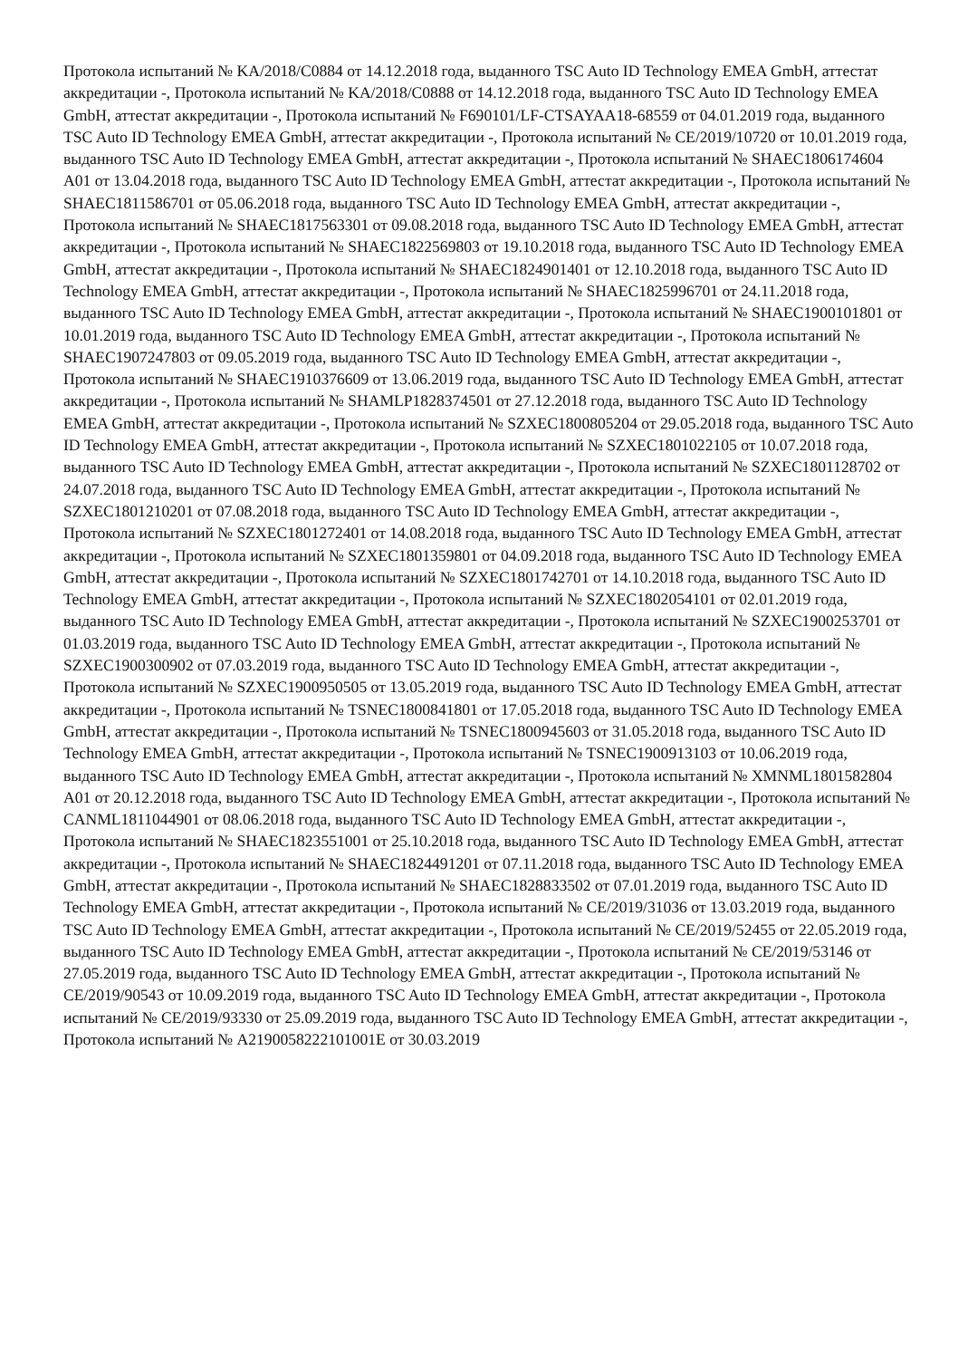Протокола испытаний № KA/2018/C0884 от 14.12.2018 года, выданного TSC Auto ID Technology EMEA GmbH, аттестат аккредитации -, Протокола испытаний № KA/2018/C0888 от 14.12.2018 года, выданного TSC Auto ID Technology EMEA GmbH, аттестат аккредитации -, Протокола испытаний № F690101/LF-CTSAYAA18-68559 от 04.01.2019 года, выданного TSC Auto ID Technology EMEA GmbH, аттестат аккредитации -, Протокола испытаний № CE/2019/10720 от 10.01.2019 года, выданного TSC Auto ID Technology EMEA GmbH, аттестат аккредитации -, Протокола испытаний № SHAEC1806174604 A01 от 13.04.2018 года, выданного TSC Auto ID Technology EMEA GmbH, аттестат аккредитации -, Протокола испытаний № SHAEC1811586701 от 05.06.2018 года, выданного TSC Auto ID Technology EMEA GmbH, аттестат аккредитации -, Протокола испытаний № SHAEC1817563301 от 09.08.2018 года, выданного TSC Auto ID Technology EMEA GmbH, аттестат аккредитации -, Протокола испытаний № SHAEC1822569803 от 19.10.2018 года, выданного TSC Auto ID Technology EMEA GmbH, аттестат аккредитации -, Протокола испытаний № SHAEC1824901401 от 12.10.2018 года, выданного TSC Auto ID Technology EMEA GmbH, аттестат аккредитации -, Протокола испытаний № SHAEC1825996701 от 24.11.2018 года, выданного TSC Auto ID Technology EMEA GmbH, аттестат аккредитации -, Протокола испытаний № SHAEC1900101801 от 10.01.2019 года, выданного TSC Auto ID Technology EMEA GmbH, аттестат аккредитации -, Протокола испытаний № SHAEC1907247803 от 09.05.2019 года, выданного TSC Auto ID Technology EMEA GmbH, аттестат аккредитации -, Протокола испытаний № SHAEC1910376609 от 13.06.2019 года, выданного TSC Auto ID Technology EMEA GmbH, аттестат аккредитации -, Протокола испытаний № SHAMLP1828374501 от 27.12.2018 года, выданного TSC Auto ID Technology EMEA GmbH, аттестат аккредитации -, Протокола испытаний № SZXEC1800805204 от 29.05.2018 года, выданного TSC Auto ID Technology EMEA GmbH, аттестат аккредитации -, Протокола испытаний № SZXEC1801022105 от 10.07.2018 года, выданного TSC Auto ID Technology EMEA GmbH, аттестат аккредитации -, Протокола испытаний № SZXEC1801128702 от 24.07.2018 года, выданного TSC Auto ID Technology EMEA GmbH, аттестат аккредитации -, Протокола испытаний № SZXEC1801210201 от 07.08.2018 года, выданного TSC Auto ID Technology EMEA GmbH, аттестат аккредитации -, Протокола испытаний № SZXEC1801272401 от 14.08.2018 года, выданного TSC Auto ID Technology EMEA GmbH, аттестат аккредитации -, Протокола испытаний № SZXEC1801359801 от 04.09.2018 года, выданного TSC Auto ID Technology EMEA GmbH, аттестат аккредитации -, Протокола испытаний № SZXEC1801742701 от 14.10.2018 года, выданного TSC Auto ID Technology EMEA GmbH, аттестат аккредитации -, Протокола испытаний № SZXEC1802054101 от 02.01.2019 года, выданного TSC Auto ID Technology EMEA GmbH, аттестат аккредитации -, Протокола испытаний № SZXEC1900253701 от 01.03.2019 года, выданного TSC Auto ID Technology EMEA GmbH, аттестат аккредитации -, Протокола испытаний № SZXEC1900300902 от 07.03.2019 года, выданного TSC Auto ID Technology EMEA GmbH, аттестат аккредитации -, Протокола испытаний № SZXEC1900950505 от 13.05.2019 года, выданного TSC Auto ID Technology EMEA GmbH, аттестат аккредитации -, Протокола испытаний № TSNEC1800841801 от 17.05.2018 года, выданного TSC Auto ID Technology EMEA GmbH, аттестат аккредитации -, Протокола испытаний № TSNEC1800945603 от 31.05.2018 года, выданного TSC Auto ID Technology EMEA GmbH, аттестат аккредитации -, Протокола испытаний № TSNEC1900913103 от 10.06.2019 года, выданного TSC Auto ID Technology EMEA GmbH, аттестат аккредитации -, Протокола испытаний № XMNML1801582804 A01 от 20.12.2018 года, выданного TSC Auto ID Technology EMEA GmbH, аттестат аккредитации -, Протокола испытаний № CANML1811044901 от 08.06.2018 года, выданного TSC Auto ID Technology EMEA GmbH, аттестат аккредитации -, Протокола испытаний № SHAEC1823551001 от 25.10.2018 года, выданного TSC Auto ID Technology EMEA GmbH, аттестат аккредитации -, Протокола испытаний № SHAEC1824491201 от 07.11.2018 года, выданного TSC Auto ID Technology EMEA GmbH, аттестат аккредитации -, Протокола испытаний № SHAEC1828833502 от 07.01.2019 года, выданного TSC Auto ID Technology EMEA GmbH, аттестат аккредитации -, Протокола испытаний № CE/2019/31036 от 13.03.2019 года, выданного TSC Auto ID Technology EMEA GmbH, аттестат аккредитации -, Протокола испытаний № CE/2019/52455 от 22.05.2019 года, выданного TSC Auto ID Technology EMEA GmbH, аттестат аккредитации -, Протокола испытаний № CE/2019/53146 от 27.05.2019 года, выданного TSC Auto ID Technology EMEA GmbH, аттестат аккредитации -, Протокола испытаний № CE/2019/90543 от 10.09.2019 года, выданного TSC Auto ID Technology EMEA GmbH, аттестат аккредитации -, Протокола испытаний № CE/2019/93330 от 25.09.2019 года, выданного TSC Auto ID Technology EMEA GmbH, аттестат аккредитации -, Протокола испытаний № A2190058222101001E от 30.03.2019